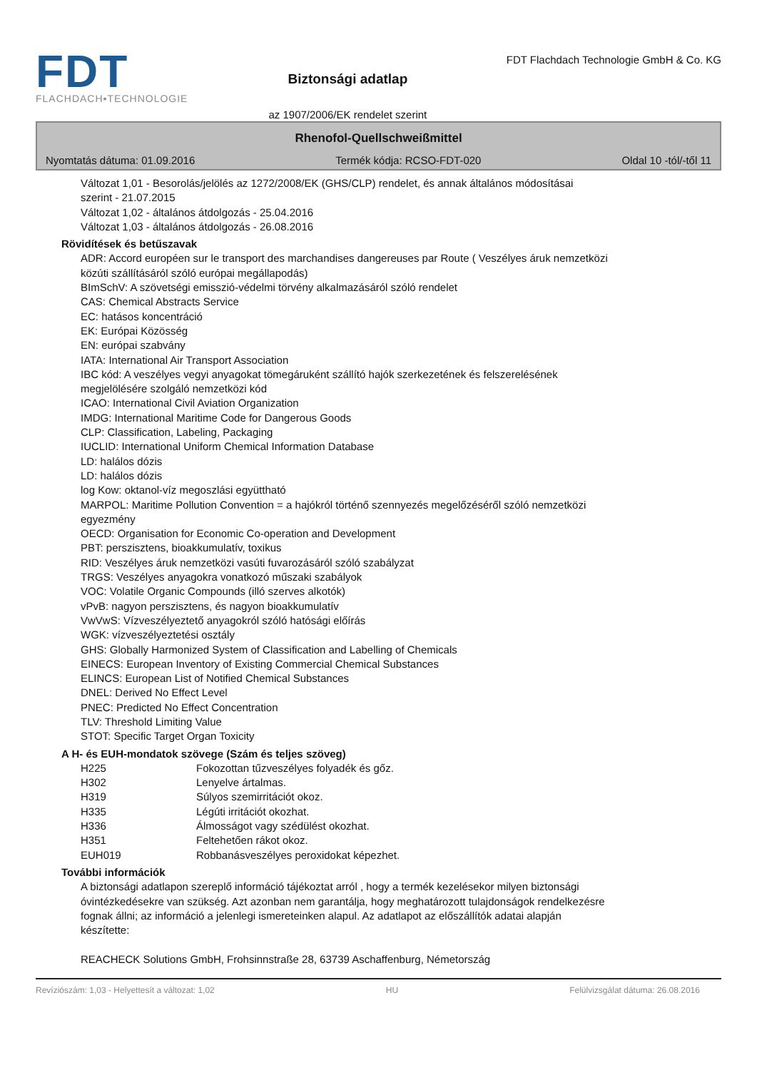FDT
FLACHDACH▪TECHNOLOGIE
Biztonsági adatlap
az 1907/2006/EK rendelet szerint
FDT Flachdach Technologie GmbH & Co. KG
Rhenofol-Quellschweißmittel
Nyomtatás dátuma: 01.09.2016 Termék kódja: RCSO-FDT-020 Oldal 10 -tól/-től 11
Változat 1,01 - Besorolás/jelölés az 1272/2008/EK (GHS/CLP) rendelet, és annak általános módosításai
szerint - 21.07.2015
Változat 1,02 - általános átdolgozás - 25.04.2016
Változat 1,03 - általános átdolgozás - 26.08.2016
Rövidítések és betűszavak
ADR: Accord européen sur le transport des marchandises dangereuses par Route ( Veszélyes áruk nemzetközi
közúti szállításáról szóló európai megállapodás)
BImSchV: A szövetségi emisszió-védelmi törvény alkalmazásáról szóló rendelet
CAS: Chemical Abstracts Service
EC: hatásos koncentráció
EK: Európai Közösség
EN: európai szabvány
IATA: International Air Transport Association
IBC kód: A veszélyes vegyi anyagokat tömegáruként szállító hajók szerkezetének és felszerelésének
megjelölésére szolgáló nemzetközi kód
ICAO: International Civil Aviation Organization
IMDG: International Maritime Code for Dangerous Goods
CLP: Classification, Labeling, Packaging
IUCLID: International Uniform Chemical Information Database
LD: halálos dózis
LD: halálos dózis
log Kow: oktanol-víz megoszlási együttható
MARPOL: Maritime Pollution Convention = a hajókról történő szennyezés megelőzéséről szóló nemzetközi
egyezmény
OECD: Organisation for Economic Co-operation and Development
PBT: perszisztens, bioakkumulatív, toxikus
RID: Veszélyes áruk nemzetközi vasúti fuvarozásáról szóló szabályzat
TRGS: Veszélyes anyagokra vonatkozó műszaki szabályok
VOC: Volatile Organic Compounds (illó szerves alkotók)
vPvB: nagyon perszisztens, és nagyon bioakkumulatív
VwVwS: Vízveszélyeztető anyagokról szóló hatósági előírás
WGK: vízveszélyeztetési osztály
GHS: Globally Harmonized System of Classification and Labelling of Chemicals
EINECS: European Inventory of Existing Commercial Chemical Substances
ELINCS: European List of Notified Chemical Substances
DNEL: Derived No Effect Level
PNEC: Predicted No Effect Concentration
TLV: Threshold Limiting Value
STOT: Specific Target Organ Toxicity
A H- és EUH-mondatok szövege (Szám és teljes szöveg)
| H225 | Fokozottan tűzveszélyes folyadék és gőz. |
| H302 | Lenyelve ártalmas. |
| H319 | Súlyos szemirritációt okoz. |
| H335 | Légúti irritációt okozhat. |
| H336 | Álmosságot vagy szédülést okozhat. |
| H351 | Feltehetően rákot okoz. |
| EUH019 | Robbanásveszélyes peroxidokat képezhet. |
További információk
A biztonsági adatlapon szereplő információ tájékoztat arról , hogy a termék kezelésekor milyen biztonsági
óvintézkedésekre van szükség. Azt azonban nem garantálja, hogy meghatározott tulajdonságok rendelkezésre
fognak állni; az információ a jelenlegi ismereteinken alapul. Az adatlapot az előszállítók adatai alapján
készítette:
REACHECK Solutions GmbH, Frohsinnstraße 28, 63739 Aschaffenburg, Németország
Revíziószám: 1,03 - Helyettesít a változat: 1,02 HU Felülvizsgálat dátuma: 26.08.2016